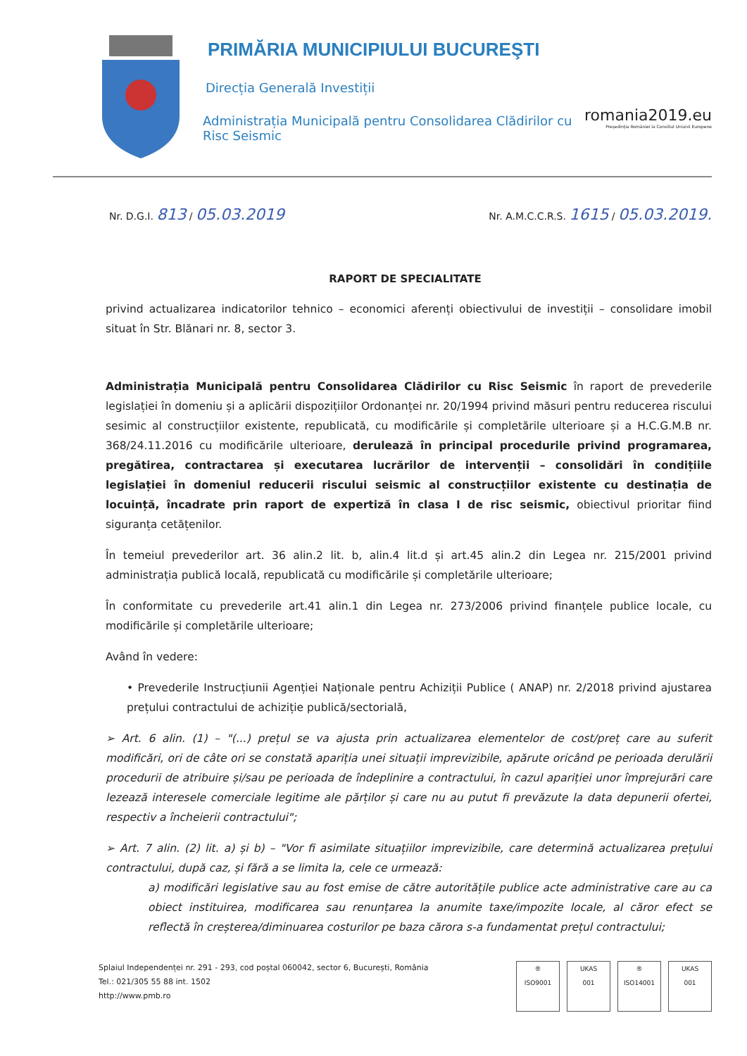PRIMĂRIA MUNICIPIULUI BUCUREŞTI
Direcția Generală Investiții
Administrația Municipală pentru Consolidarea Clădirilor cu Risc Seismic
romania2019.eu
Președinția României la Consiliul Uniunii Europene
Nr. D.G.I. 813 / 05.03.2019 Nr. A.M.C.C.R.S. 1615 / 05.03.2019.
RAPORT DE SPECIALITATE
privind actualizarea indicatorilor tehnico – economici aferenți obiectivului de investiții – consolidare imobil situat în Str. Blănari nr. 8, sector 3.
Administrația Municipală pentru Consolidarea Clădirilor cu Risc Seismic în raport de prevederile legislației în domeniu și a aplicării dispozițiilor Ordonanței nr. 20/1994 privind măsuri pentru reducerea riscului sesimic al construcțiilor existente, republicată, cu modificările și completările ulterioare și a H.C.G.M.B nr. 368/24.11.2016 cu modificările ulterioare, derulează în principal procedurile privind programarea, pregătirea, contractarea și executarea lucrărilor de intervenții – consolidări în condițiile legislației în domeniul reducerii riscului seismic al construcțiilor existente cu destinația de locuință, încadrate prin raport de expertiză în clasa I de risc seismic, obiectivul prioritar fiind siguranța cetățenilor.
În temeiul prevederilor art. 36 alin.2 lit. b, alin.4 lit.d și art.45 alin.2 din Legea nr. 215/2001 privind administrația publică locală, republicată cu modificările și completările ulterioare;
În conformitate cu prevederile art.41 alin.1 din Legea nr. 273/2006 privind finanțele publice locale, cu modificările și completările ulterioare;
Având în vedere:
• Prevederile Instrucțiunii Agenției Naționale pentru Achiziții Publice ( ANAP) nr. 2/2018 privind ajustarea prețului contractului de achiziție publică/sectorială,
➢ Art. 6 alin. (1) – "(...) prețul se va ajusta prin actualizarea elementelor de cost/preț care au suferit modificări, ori de câte ori se constată apariția unei situații imprevizibile, apărute oricând pe perioada derulării procedurii de atribuire și/sau pe perioada de îndeplinire a contractului, în cazul apariției unor împrejurări care lezează interesele comerciale legitime ale părților și care nu au putut fi prevăzute la data depunerii ofertei, respectiv a încheierii contractului";
➢ Art. 7 alin. (2) lit. a) și b) – "Vor fi asimilate situațiilor imprevizibile, care determină actualizarea prețului contractului, după caz, și fără a se limita la, cele ce urmează:
a) modificări legislative sau au fost emise de către autoritățile publice acte administrative care au ca obiect instituirea, modificarea sau renunțarea la anumite taxe/impozite locale, al căror efect se reflectă în creșterea/diminuarea costurilor pe baza cărora s-a fundamentat prețul contractului;
Splaiul Independenței nr. 291 - 293, cod poștal 060042, sector 6, București, România
Tel.: 021/305 55 88 int. 1502
http://www.pmb.ro
®
ISO9001 UKAS
001 ®
ISO14001 UKAS
001